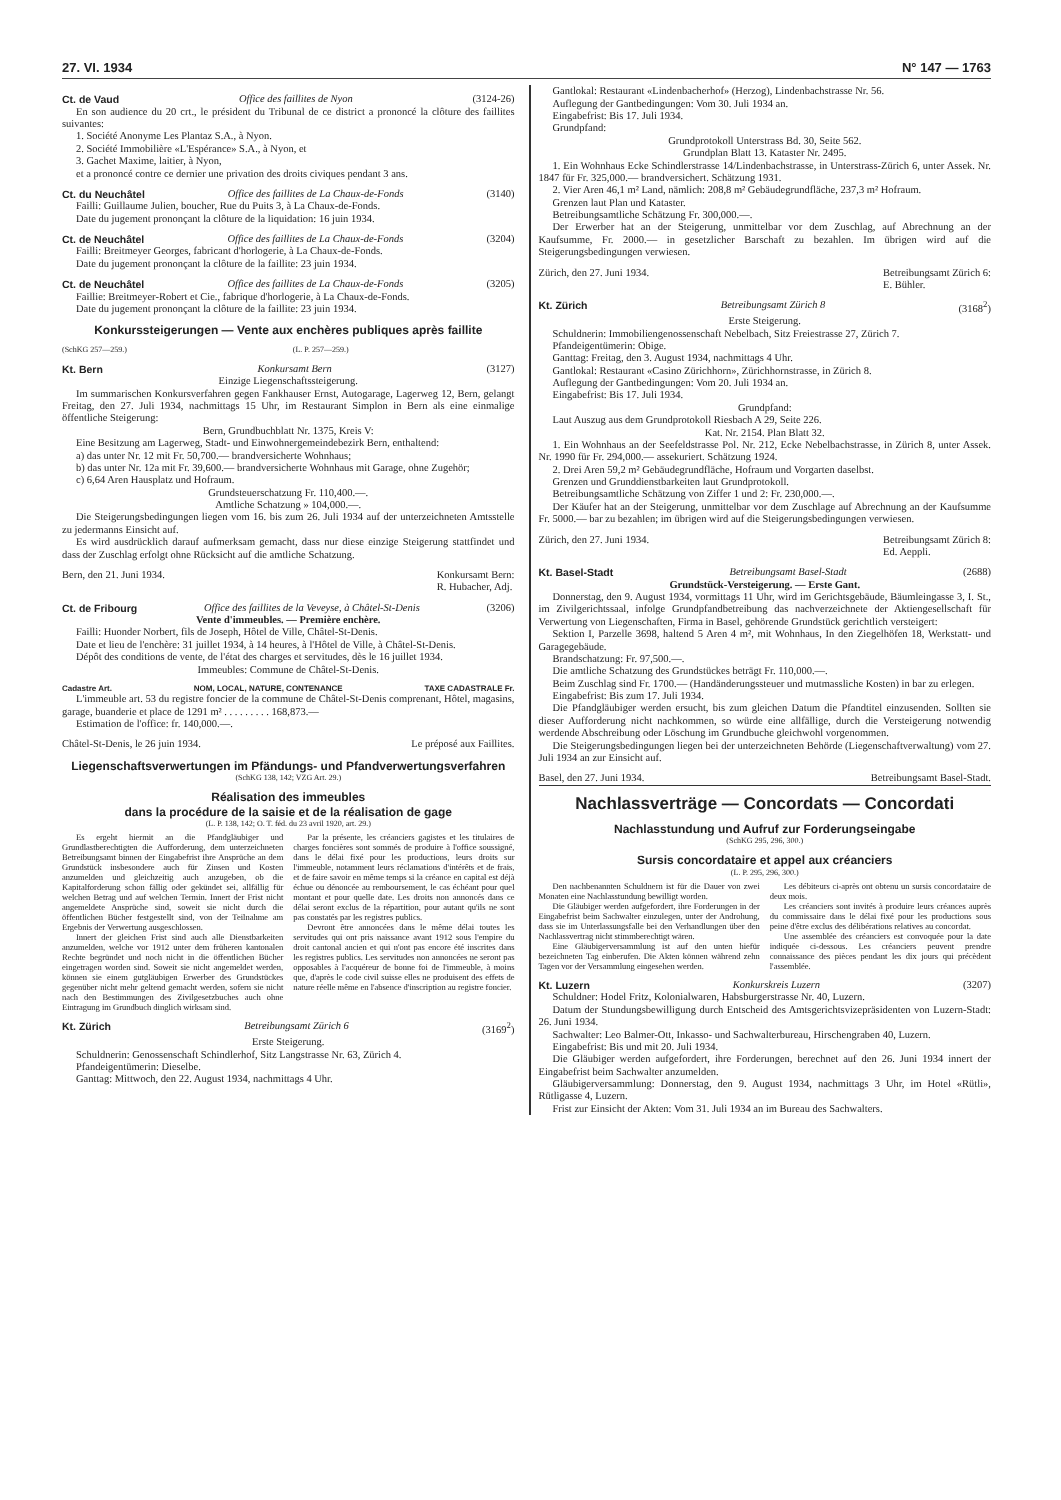27. VI. 1934 N° 147 — 1763
Ct. de Vaud Office des faillites de Nyon (3124-26)
En son audience du 20 crt., le président du Tribunal de ce district a prononcé la clôture des faillites suivantes:
1. Société Anonyme Les Plantaz S.A., à Nyon.
2. Société Immobilière «L'Espérance» S.A., à Nyon, et
3. Gachet Maxime, laitier, à Nyon,
et a prononcé contre ce dernier une privation des droits civiques pendant 3 ans.
Ct. du Neuchâtel Office des faillites de La Chaux-de-Fonds (3140)
Failli: Guillaume Julien, boucher, Rue du Puits 3, à La Chaux-de-Fonds.
Date du jugement prononçant la clôture de la liquidation: 16 juin 1934.
Ct. de Neuchâtel Office des faillites de La Chaux-de-Fonds (3204)
Failli: Breitmeyer Georges, fabricant d'horlogerie, à La Chaux-de-Fonds.
Date du jugement prononçant la clôture de la faillite: 23 juin 1934.
Ct. de Neuchâtel Office des faillites de La Chaux-de-Fonds (3205)
Faillie: Breitmeyer-Robert et Cie., fabrique d'horlogerie, à La Chaux-de-Fonds.
Date du jugement prononçant la clôture de la faillite: 23 juin 1934.
Konkurssteigerungen — Vente aux enchères publiques après faillite
(SchKG 257—259.) (L. P. 257—259.)
Kt. Bern Konkursamt Bern (3127)
Einzige Liegenschaftssteigerung.
Im summarischen Konkursverfahren gegen Fankhauser Ernst, Autogarage, Lagerweg 12, Bern, gelangt Freitag, den 27. Juli 1934, nachmittags 15 Uhr, im Restaurant Simplon in Bern als eine einmalige öffentliche Steigerung:
Bern, Grundbuchblatt Nr. 1375, Kreis V:
Eine Besitzung am Lagerweg, Stadt- und Einwohnergemeindebezirk Bern, enthaltend:
a) das unter Nr. 12 mit Fr. 50,700.— brandversicherte Wohnhaus;
b) das unter Nr. 12a mit Fr. 39,600.— brandversicherte Wohnhaus mit Garage, ohne Zugehör;
c) 6,64 Aren Hausplatz und Hofraum.
Grundsteuerschatzung Fr. 110,400.—.
Amtliche Schatzung » 104,000.—.
Die Steigerungsbedingungen liegen vom 16. bis zum 26. Juli 1934 auf der unterzeichneten Amtsstelle zu jedermanns Einsicht auf.
Es wird ausdrücklich darauf aufmerksam gemacht, dass nur diese einzige Steigerung stattfindet und dass der Zuschlag erfolgt ohne Rücksicht auf die amtliche Schatzung.
Bern, den 21. Juni 1934. Konkursamt Bern:
R. Hubacher, Adj.
Ct. de Fribourg Office des faillites de la Veveyse, à Châtel-St-Denis (3206)
Vente d'immeubles. — Première enchère.
Failli: Huonder Norbert, fils de Joseph, Hôtel de Ville, Châtel-St-Denis.
Date et lieu de l'enchère: 31 juillet 1934, à 14 heures, à l'Hôtel de Ville, à Châtel-St-Denis.
Dépôt des conditions de vente, de l'état des charges et servitudes, dès le 16 juillet 1934.
Immeubles: Commune de Châtel-St-Denis.
Cadastre Art. NOM, LOCAL, NATURE, CONTENANCE TAXE CADASTRALE Fr.
L'immeuble art. 53 du registre foncier de la commune de Châtel-St-Denis comprenant, Hôtel, magasins, garage, buanderie et place de 1291 m² . . . . . . . . . 168,873.—
Estimation de l'office: fr. 140,000.—.
Châtel-St-Denis, le 26 juin 1934. Le préposé aux Faillites.
Liegenschaftsverwertungen im Pfändungs- und Pfandverwertungsverfahren
(SchKG 138, 142; VZG Art. 29.)
Réalisation des immeubles
dans la procédure de la saisie et de la réalisation de gage
(L. P. 138, 142; O. T. féd. du 23 avril 1920, art. 29.)
Es ergeht hiermit an die Pfandgläubiger und Grundlastberechtigten die Aufforderung, dem unterzeichneten Betreibungsamt binnen der Eingabefrist ihre Ansprüche an dem Grundstück insbesondere auch für Zinsen und Kosten anzumelden und gleichzeitig auch anzugeben, ob die Kapitalforderung schon fällig oder gekündet sei, allfällig für welchen Betrag und auf welchen Termin. Innert der Frist nicht angemeldete Ansprüche sind, soweit sie nicht durch die öffentlichen Bücher festgestellt sind, von der Teilnahme am Ergebnis der Verwertung ausgeschlossen.
Innert der gleichen Frist sind auch alle Dienstbarkeiten anzumelden, welche vor 1912 unter dem früheren kantonalen Rechte begründet und noch nicht in die öffentlichen Bücher eingetragen worden sind. Soweit sie nicht angemeldet werden, können sie einem gutgläubigen Erwerber des Grundstückes gegenüber nicht mehr geltend gemacht werden, sofern sie nicht nach den Bestimmungen des Zivilgesetzbuches auch ohne Eintragung im Grundbuch dinglich wirksam sind.
Par la présente, les créanciers gagistes et les titulaires de charges foncières sont sommés de produire à l'office soussigné, dans le délai fixé pour les productions, leurs droits sur l'immeuble, notamment leurs réclamations d'intérêts et de frais, et de faire savoir en même temps si la créance en capital est déjà échue ou dénoncée au remboursement, le cas échéant pour quel montant et pour quelle date. Les droits non annoncés dans ce délai seront exclus de la répartition, pour autant qu'ils ne sont pas constatés par les registres publics.
Devront être annoncées dans le même délai toutes les servitudes qui ont pris naissance avant 1912 sous l'empire du droit cantonal ancien et qui n'ont pas encore été inscrites dans les registres publics. Les servitudes non annoncées ne seront pas opposables à l'acquéreur de bonne foi de l'immeuble, à moins que, d'après le code civil suisse elles ne produisent des effets de nature réelle même en l'absence d'inscription au registre foncier.
Kt. Zürich Betreibungsamt Zürich 6 (3169<sup>2</sup>)
Erste Steigerung.
Schuldnerin: Genossenschaft Schindlerhof, Sitz Langstrasse Nr. 63, Zürich 4.
Pfandeigentümerin: Dieselbe.
Ganttag: Mittwoch, den 22. August 1934, nachmittags 4 Uhr.
Gantlokal: Restaurant «Lindenbacherhof» (Herzog), Lindenbachstrasse Nr. 56.
Auflegung der Gantbedingungen: Vom 30. Juli 1934 an.
Eingabefrist: Bis 17. Juli 1934.
Grundpfand:
Grundprotokoll Unterstrass Bd. 30, Seite 562.
Grundplan Blatt 13. Kataster Nr. 2495.
1. Ein Wohnhaus Ecke Schindlerstrasse 14/Lindenbachstrasse, in Unterstrass-Zürich 6, unter Assek. Nr. 1847 für Fr. 325,000.— brandversichert. Schätzung 1931.
2. Vier Aren 46,1 m² Land, nämlich: 208,8 m² Gebäudegrundfläche, 237,3 m² Hofraum.
Grenzen laut Plan und Kataster.
Betreibungsamtliche Schätzung Fr. 300,000.—.
Der Erwerber hat an der Steigerung, unmittelbar vor dem Zuschlag, auf Abrechnung an der Kaufsumme, Fr. 2000.— in gesetzlicher Barschaft zu bezahlen. Im übrigen wird auf die Steigerungsbedingungen verwiesen.
Zürich, den 27. Juni 1934. Betreibungsamt Zürich 6:
E. Bühler.
Kt. Zürich Betreibungsamt Zürich 8 (3168<sup>2</sup>)
Erste Steigerung.
Schuldnerin: Immobiliengenossenschaft Nebelbach, Sitz Freiestrasse 27, Zürich 7.
Pfandeigentümerin: Obige.
Ganttag: Freitag, den 3. August 1934, nachmittags 4 Uhr.
Gantlokal: Restaurant «Casino Zürichhorn», Zürichhornstrasse, in Zürich 8.
Auflegung der Gantbedingungen: Vom 20. Juli 1934 an.
Eingabefrist: Bis 17. Juli 1934.
Grundpfand:
Laut Auszug aus dem Grundprotokoll Riesbach A 29, Seite 226.
Kat. Nr. 2154. Plan Blatt 32.
1. Ein Wohnhaus an der Seefeldstrasse Pol. Nr. 212, Ecke Nebelbachstrasse, in Zürich 8, unter Assek. Nr. 1990 für Fr. 294,000.— assekuriert. Schätzung 1924.
2. Drei Aren 59,2 m² Gebäudegrundfläche, Hofraum und Vorgarten daselbst.
Grenzen und Grunddienstbarkeiten laut Grundprotokoll.
Betreibungsamtliche Schätzung von Ziffer 1 und 2: Fr. 230,000.—.
Der Käufer hat an der Steigerung, unmittelbar vor dem Zuschlage auf Abrechnung an der Kaufsumme Fr. 5000.— bar zu bezahlen; im übrigen wird auf die Steigerungsbedingungen verwiesen.
Zürich, den 27. Juni 1934. Betreibungsamt Zürich 8:
Ed. Aeppli.
Kt. Basel-Stadt Betreibungsamt Basel-Stadt (2688)
Grundstück-Versteigerung. — Erste Gant.
Donnerstag, den 9. August 1934, vormittags 11 Uhr, wird im Gerichtsgebäude, Bäumleingasse 3, I. St., im Zivilgerichtssaal, infolge Grundpfandbetreibung das nachverzeichnete der Aktiengesellschaft für Verwertung von Liegenschaften, Firma in Basel, gehörende Grundstück gerichtlich versteigert:
Sektion I, Parzelle 3698, haltend 5 Aren 4 m², mit Wohnhaus, In den Ziegelhöfen 18, Werkstatt- und Garagegebäude.
Brandschatzung: Fr. 97,500.—.
Die amtliche Schatzung des Grundstückes beträgt Fr. 110,000.—.
Beim Zuschlag sind Fr. 1700.— (Handänderungssteuer und mutmassliche Kosten) in bar zu erlegen.
Eingabefrist: Bis zum 17. Juli 1934.
Die Pfandgläubiger werden ersucht, bis zum gleichen Datum die Pfandtitel einzusenden. Sollten sie dieser Aufforderung nicht nachkommen, so würde eine allfällige, durch die Versteigerung notwendig werdende Abschreibung oder Löschung im Grundbuche gleichwohl vorgenommen.
Die Steigerungsbedingungen liegen bei der unterzeichneten Behörde (Liegenschaftverwaltung) vom 27. Juli 1934 an zur Einsicht auf.
Basel, den 27. Juni 1934. Betreibungsamt Basel-Stadt.
Nachlassverträge — Concordats — Concordati
Nachlasstundung und Aufruf zur Forderungseingabe
(SchKG 295, 296, 300.)
Sursis concordataire et appel aux créanciers
(L. P. 295, 296, 300.)
Den nachbenannten Schuldnern ist für die Dauer von zwei Monaten eine Nachlasstundung bewilligt worden.
Die Gläubiger werden aufgefordert, ihre Forderungen in der Eingabefrist beim Sachwalter einzulegen, unter der Androhung, dass sie im Unterlassungsfalle bei den Verhandlungen über den Nachlassvertrag nicht stimmberechtigt wären.
Eine Gläubigerversammlung ist auf den unten hiefür bezeichneten Tag einberufen. Die Akten können während zehn Tagen vor der Versammlung eingesehen werden.
Les débiteurs ci-après ont obtenu un sursis concordataire de deux mois.
Les créanciers sont invités à produire leurs créances auprès du commissaire dans le délai fixé pour les productions sous peine d'être exclus des délibérations relatives au concordat.
Une assemblée des créanciers est convoquée pour la date indiquée ci-dessous. Les créanciers peuvent prendre connaissance des pièces pendant les dix jours qui précèdent l'assemblée.
Kt. Luzern Konkurskreis Luzern (3207)
Schuldner: Hodel Fritz, Kolonialwaren, Habsburgerstrasse Nr. 40, Luzern.
Datum der Stundungsbewilligung durch Entscheid des Amtsgerichtsvizepräsidenten von Luzern-Stadt: 26. Juni 1934.
Sachwalter: Leo Balmer-Ott, Inkasso- und Sachwalterbureau, Hirschengraben 40, Luzern.
Eingabefrist: Bis und mit 20. Juli 1934.
Die Gläubiger werden aufgefordert, ihre Forderungen, berechnet auf den 26. Juni 1934 innert der Eingabefrist beim Sachwalter anzumelden.
Gläubigerversammlung: Donnerstag, den 9. August 1934, nachmittags 3 Uhr, im Hotel «Rütli», Rütligasse 4, Luzern.
Frist zur Einsicht der Akten: Vom 31. Juli 1934 an im Bureau des Sachwalters.